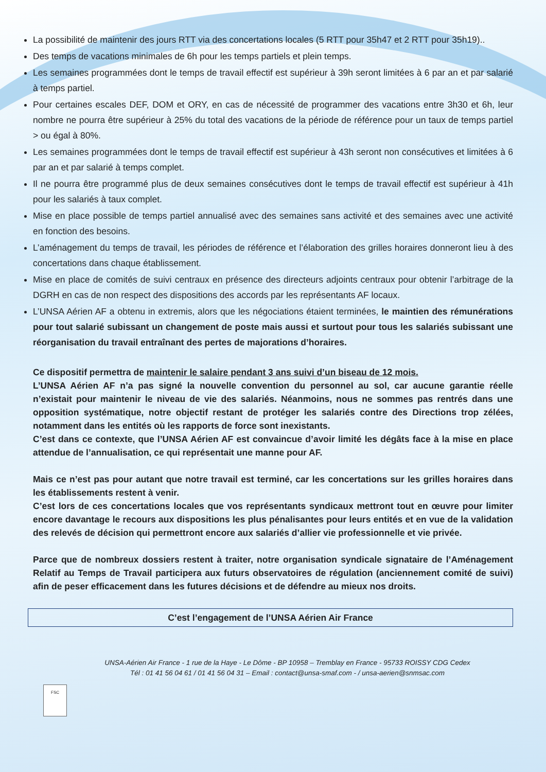La possibilité de maintenir des jours RTT via des concertations locales (5 RTT pour 35h47 et 2 RTT pour 35h19)..
Des temps de vacations minimales de 6h pour les temps partiels et plein temps.
Les semaines programmées dont le temps de travail effectif est supérieur à 39h seront limitées à 6 par an et par salarié à temps partiel.
Pour certaines escales DEF, DOM et ORY, en cas de nécessité de programmer des vacations entre 3h30 et 6h, leur nombre ne pourra être supérieur à 25% du total des vacations de la période de référence pour un taux de temps partiel > ou égal à 80%.
Les semaines programmées dont le temps de travail effectif est supérieur à 43h seront non consécutives et limitées à 6 par an et par salarié à temps complet.
Il ne pourra être programmé plus de deux semaines consécutives dont le temps de travail effectif est supérieur à 41h pour les salariés à taux complet.
Mise en place possible de temps partiel annualisé avec des semaines sans activité et des semaines avec une activité en fonction des besoins.
L’aménagement du temps de travail, les périodes de référence et l’élaboration des grilles horaires donneront lieu à des concertations dans chaque établissement.
Mise en place de comités de suivi centraux en présence des directeurs adjoints centraux pour obtenir l’arbitrage de la DGRH en cas de non respect des dispositions des accords par les représentants AF locaux.
L’UNSA Aérien AF a obtenu in extremis, alors que les négociations étaient terminées, le maintien des rémunérations pour tout salarié subissant un changement de poste mais aussi et surtout pour tous les salariés subissant une réorganisation du travail entraînant des pertes de majorations d’horaires.
Ce dispositif permettra de maintenir le salaire pendant 3 ans suivi d’un biseau de 12 mois.
L’UNSA Aérien AF n’a pas signé la nouvelle convention du personnel au sol, car aucune garantie réelle n’existait pour maintenir le niveau de vie des salariés. Néanmoins, nous ne sommes pas rentrés dans une opposition systématique, notre objectif restant de protéger les salariés contre des Directions trop zélées, notamment dans les entités où les rapports de force sont inexistants.
C’est dans ce contexte, que l’UNSA Aérien AF est convaincue d’avoir limité les dégâts face à la mise en place attendue de l’annualisation, ce qui représentait une manne pour AF.
Mais ce n’est pas pour autant que notre travail est terminé, car les concertations sur les grilles horaires dans les établissements restent à venir.
C’est lors de ces concertations locales que vos représentants syndicaux mettront tout en œuvre pour limiter encore davantage le recours aux dispositions les plus pénalisantes pour leurs entités et en vue de la validation des relevés de décision qui permettront encore aux salariés d’allier vie professionnelle et vie privée.
Parce que de nombreux dossiers restent à traiter, notre organisation syndicale signataire de l’Aménagement Relatif au Temps de Travail participera aux futurs observatoires de régulation (anciennement comité de suivi) afin de peser efficacement dans les futures décisions et de défendre au mieux nos droits.
C’est l’engagement de l’UNSA Aérien Air France
UNSA-Aérien Air France - 1 rue de la Haye - Le Dôme - BP 10958 – Tremblay en France - 95733 ROISSY CDG Cedex
Tél : 01 41 56 04 61 / 01 41 56 04 31 – Email : contact@unsa-smaf.com - / unsa-aerien@snmsac.com
FSC